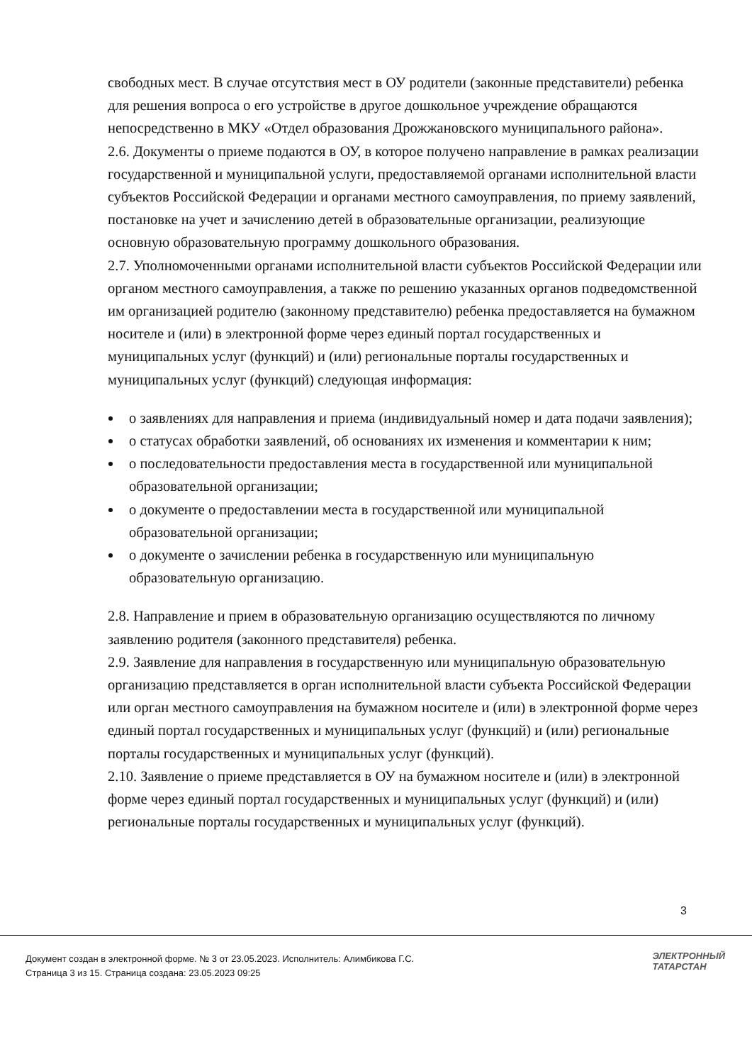свободных мест. В случае отсутствия мест в ОУ родители (законные представители) ребенка для решения вопроса о его устройстве в другое дошкольное учреждение обращаются непосредственно в МКУ «Отдел образования Дрожжановского муниципального района».
2.6. Документы о приеме подаются в ОУ, в которое получено направление в рамках реализации государственной и муниципальной услуги, предоставляемой органами исполнительной власти субъектов Российской Федерации и органами местного самоуправления, по приему заявлений, постановке на учет и зачислению детей в образовательные организации, реализующие основную образовательную программу дошкольного образования.
2.7. Уполномоченными органами исполнительной власти субъектов Российской Федерации или органом местного самоуправления, а также по решению указанных органов подведомственной им организацией родителю (законному представителю) ребенка предоставляется на бумажном носителе и (или) в электронной форме через единый портал государственных и муниципальных услуг (функций) и (или) региональные порталы государственных и муниципальных услуг (функций) следующая информация:
о заявлениях для направления и приема (индивидуальный номер и дата подачи заявления);
о статусах обработки заявлений, об основаниях их изменения и комментарии к ним;
о последовательности предоставления места в государственной или муниципальной образовательной организации;
о документе о предоставлении места в государственной или муниципальной образовательной организации;
о документе о зачислении ребенка в государственную или муниципальную образовательную организацию.
2.8. Направление и прием в образовательную организацию осуществляются по личному заявлению родителя (законного представителя) ребенка.
2.9. Заявление для направления в государственную или муниципальную образовательную организацию представляется в орган исполнительной власти субъекта Российской Федерации или орган местного самоуправления на бумажном носителе и (или) в электронной форме через единый портал государственных и муниципальных услуг (функций) и (или) региональные порталы государственных и муниципальных услуг (функций).
2.10. Заявление о приеме представляется в ОУ на бумажном носителе и (или) в электронной форме через единый портал государственных и муниципальных услуг (функций) и (или) региональные порталы государственных и муниципальных услуг (функций).
3
Документ создан в электронной форме. № 3 от 23.05.2023. Исполнитель: Алимбикова Г.С.
Страница 3 из 15. Страница создана: 23.05.2023 09:25
ЭЛЕКТРОННЫЙ
ТАТАРСТАН